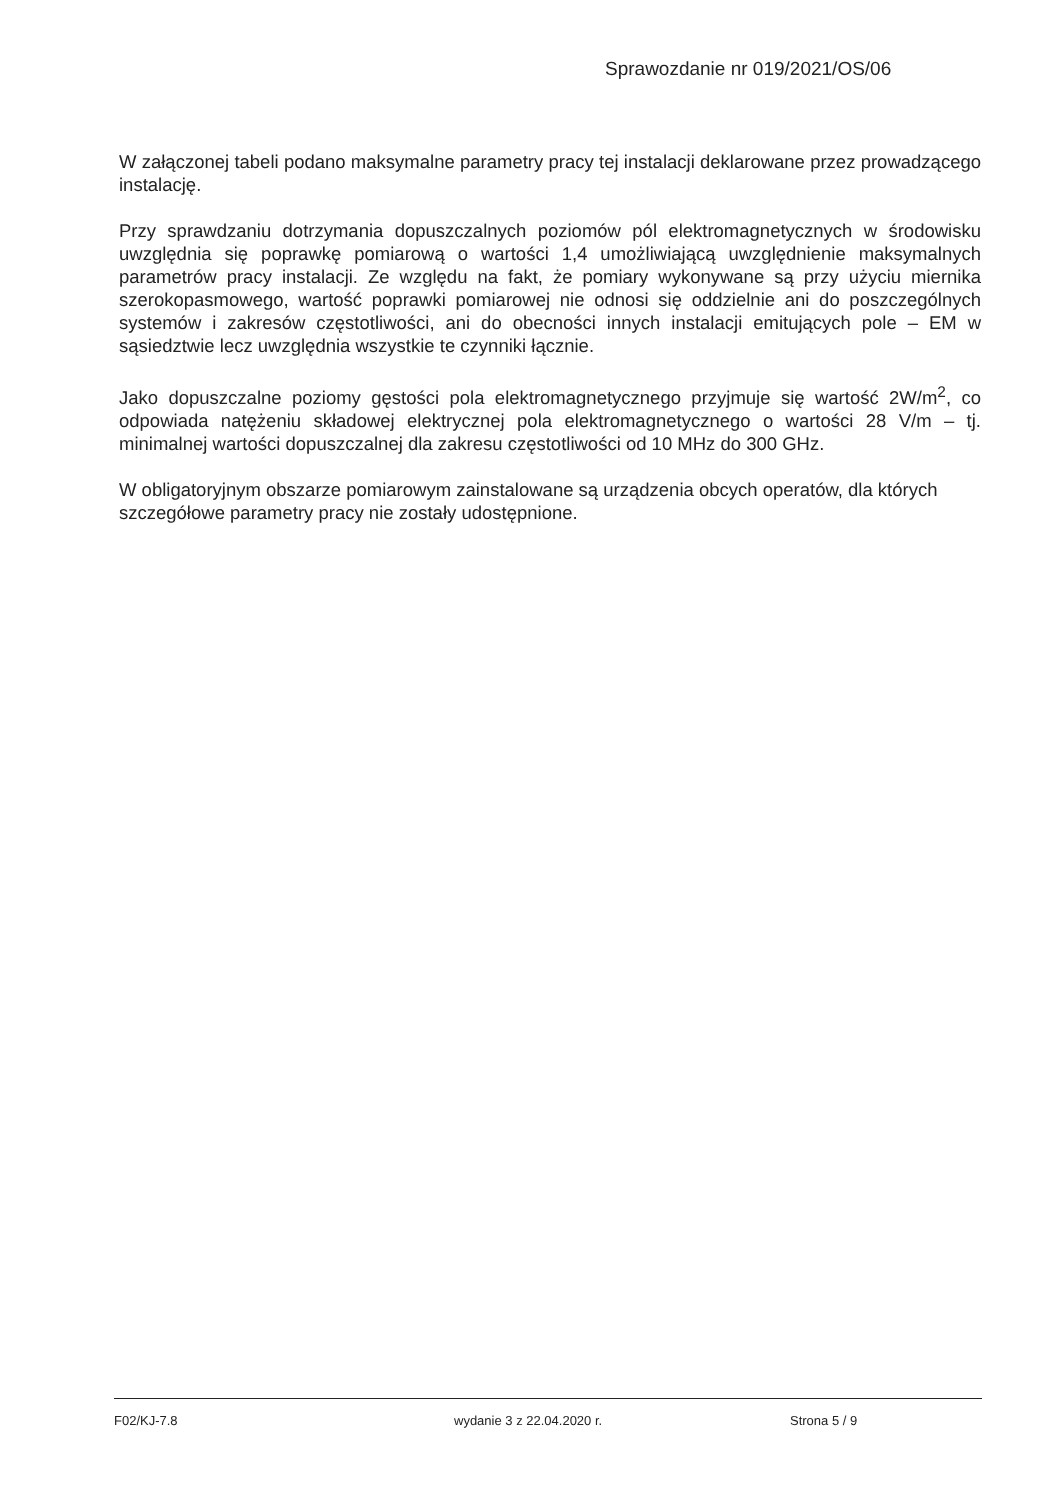Sprawozdanie nr 019/2021/OS/06
W załączonej tabeli podano maksymalne parametry pracy tej instalacji deklarowane przez prowadzącego instalację.
Przy sprawdzaniu dotrzymania dopuszczalnych poziomów pól elektromagnetycznych w środowisku uwzględnia się poprawkę pomiarową o wartości 1,4 umożliwiającą uwzględnienie maksymalnych parametrów pracy instalacji. Ze względu na fakt, że pomiary wykonywane są przy użyciu miernika szerokopasmowego, wartość poprawki pomiarowej nie odnosi się oddzielnie ani do poszczególnych systemów i zakresów częstotliwości, ani do obecności innych instalacji emitujących pole – EM w sąsiedztwie lecz uwzględnia wszystkie te czynniki łącznie.
Jako dopuszczalne poziomy gęstości pola elektromagnetycznego przyjmuje się wartość 2W/m<sup>2</sup>, co odpowiada natężeniu składowej elektrycznej pola elektromagnetycznego o wartości 28 V/m – tj. minimalnej wartości dopuszczalnej dla zakresu częstotliwości od 10 MHz do 300 GHz.
W obligatoryjnym obszarze pomiarowym zainstalowane są urządzenia obcych operatów, dla których szczegółowe parametry pracy nie zostały udostępnione.
F02/KJ-7.8 wydanie 3 z 22.04.2020 r. Strona 5 / 9